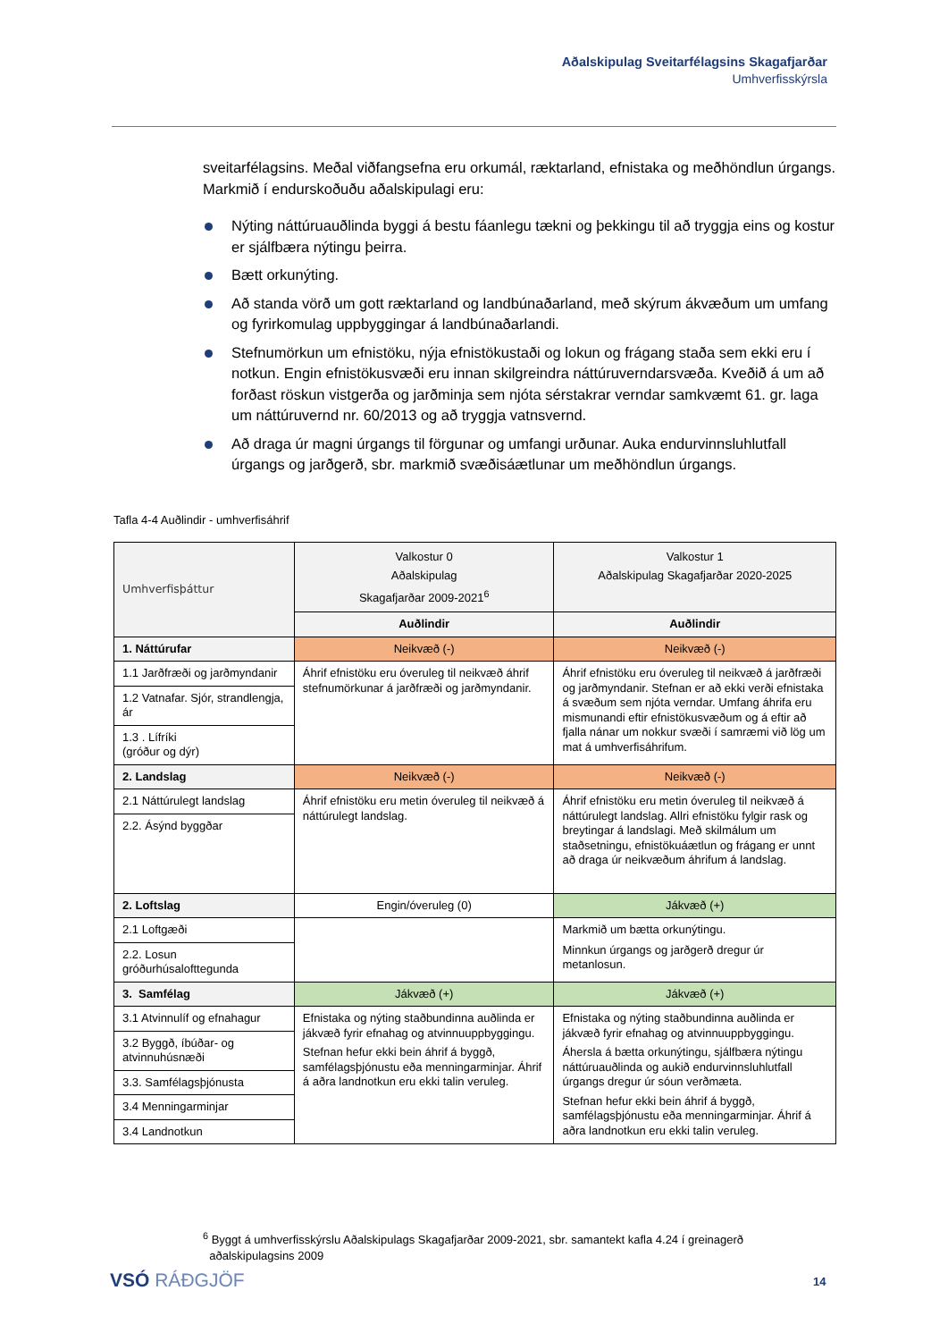Aðalskipulag Sveitarfélagsins Skagafjarðar
Umhverfisskýrsla
sveitarfélagsins. Meðal viðfangsefna eru orkumál, ræktarland, efnistaka og meðhöndlun úrgangs. Markmið í endurskoðuðu aðalskipulagi eru:
Nýting náttúruauðlinda byggi á bestu fáanlegu tækni og þekkingu til að tryggja eins og kostur er sjálfbæra nýtingu þeirra.
Bætt orkunýting.
Að standa vörð um gott ræktarland og landbúnaðarland, með skýrum ákvæðum um umfang og fyrirkomulag uppbyggingar á landbúnaðarlandi.
Stefnumörkun um efnistöku, nýja efnistökustaði og lokun og frágang staða sem ekki eru í notkun. Engin efnistökusvæði eru innan skilgreindra náttúruverndarsvæða. Kveðið á um að forðast röskun vistgerða og jarðminja sem njóta sérstakrar verndar samkvæmt 61. gr. laga um náttúruvernd nr. 60/2013 og að tryggja vatnsvernd.
Að draga úr magni úrgangs til förgunar og umfangi urðunar. Auka endurvinnsluhlutfall úrgangs og jarðgerð, sbr. markmið svæðisáætlunar um meðhöndlun úrgangs.
Tafla 4-4 Auðlindir - umhverfisáhrif
| Umhverfisþáttur | Valkostur 0 Aðalskipulag Skagafjarðar 2009-2021<sup>6</sup> | Valkostur 1 Aðalskipulag Skagafjarðar 2020-2025 |
| --- | --- | --- |
| | Auðlindir | Auðlindir |
| 1. Náttúrufar | Neikvæð (-) | Neikvæð (-) |
| 1.1 Jarðfræði og jarðmyndanir | Áhrif efnistöku eru óveruleg til neikvæð áhrif stefnumörkunar á jarðfræði og jarðmyndanir. | Áhrif efnistöku eru óveruleg til neikvæð á jarðfræði og jarðmyndanir. Stefnan er að ekki verði efnistaka á svæðum sem njóta verndar. Umfang áhrifa eru mismunandi eftir efnistökusvæðum og á eftir að fjalla nánar um nokkur svæði í samræmi við lög um mat á umhverfisáhrifum. |
| 1.2 Vatnafar. Sjór, strandlengja, ár | | |
| 1.3 . Lífríki (gróður og dýr) | | |
| 2. Landslag | Neikvæð (-) | Neikvæð (-) |
| 2.1 Náttúrulegt landslag | Áhrif efnistöku eru metin óveruleg til neikvæð á náttúrulegt landslag. | Áhrif efnistöku eru metin óveruleg til neikvæð á náttúrulegt landslag. Allri efnistöku fylgir rask og breytingar á landslagi. Með skilmálum um staðsetningu, efnistökuáætlun og frágang er unnt að draga úr neikvæðum áhrifum á landslag. |
| 2.2. Ásýnd byggðar | | |
| 2. Loftslag | Engin/óveruleg (0) | Jákvæð (+) |
| 2.1 Loftgæði | | Markmið um bætta orkunýtingu. Minnkun úrgangs og jarðgerð dregur úr metanlosun. |
| 2.2. Losun gróðurhúsalofttegunda | | |
| 3. Samfélag | Jákvæð (+) | Jákvæð (+) |
| 3.1 Atvinnulíf og efnahagur | Efnistaka og nýting staðbundinna auðlinda er jákvæð fyrir efnahag og atvinnuuppbyggingu. Stefnan hefur ekki bein áhrif á byggð, samfélagsþjónustu eða menningarminjar. Áhrif á aðra landnotkun eru ekki talin veruleg. | Efnistaka og nýting staðbundinna auðlinda er jákvæð fyrir efnahag og atvinnuuppbyggingu. Áhersla á bætta orkunýtingu, sjálfbæra nýtingu náttúruauðlinda og aukið endurvinnsluhlutfall úrgangs dregur úr sóun verðmæta. Stefnan hefur ekki bein áhrif á byggð, samfélagsþjónustu eða menningarminjar. Áhrif á aðra landnotkun eru ekki talin veruleg. |
| 3.2 Byggð, íbúðar- og atvinnuhúsnæði | | |
| 3.3. Samfélagsþjónusta | | |
| 3.4 Menningarminjar | | |
| 3.4 Landnotkun | | |
<sup>6</sup> Byggt á umhverfisskýrslu Aðalskipulags Skagafjarðar 2009-2021, sbr. samantekt kafla 4.24 í greinagerð
aðalskipulagsins 2009
VSÓ RÁÐGJÖF 14